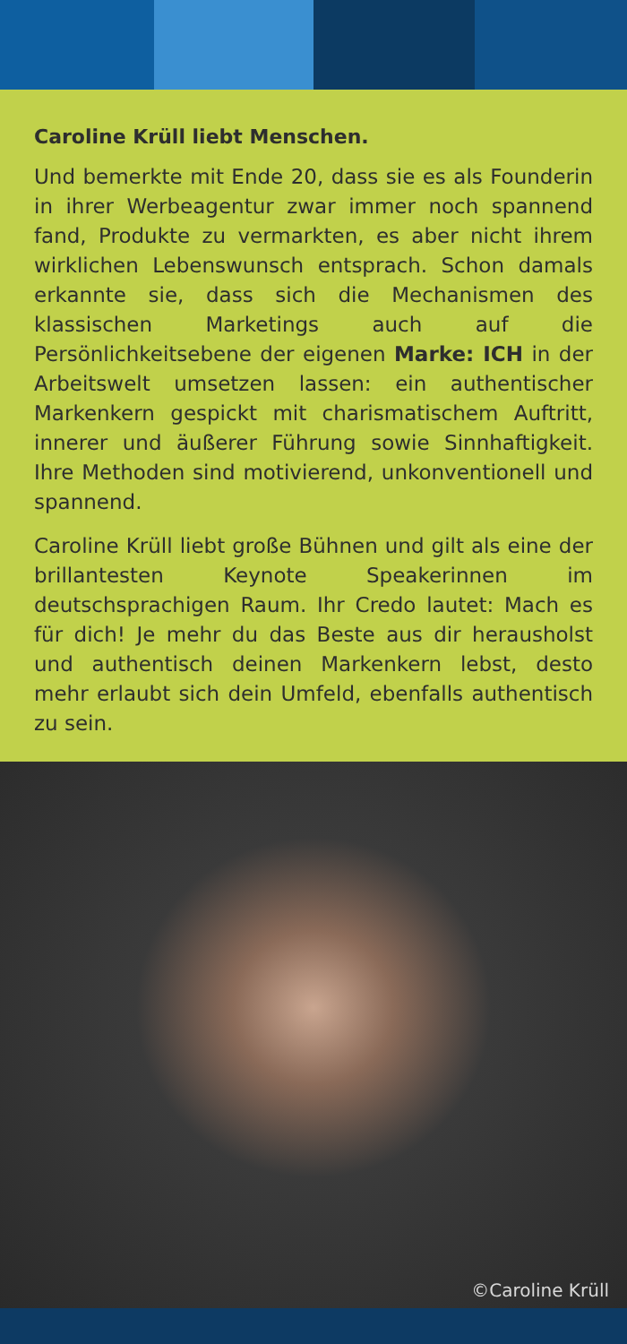Caroline Krüll liebt Menschen.
Und bemerkte mit Ende 20, dass sie es als Founderin in ihrer Werbeagentur zwar immer noch spannend fand, Produkte zu vermarkten, es aber nicht ihrem wirklichen Lebenswunsch entsprach. Schon damals erkannte sie, dass sich die Mechanismen des klassischen Marketings auch auf die Persönlichkeitsebene der eigenen Marke: ICH in der Arbeitswelt umsetzen lassen: ein authentischer Markenkern gespickt mit charismatischem Auftritt, innerer und äußerer Führung sowie Sinnhaftigkeit. Ihre Methoden sind motivierend, unkonventionell und spannend.
Caroline Krüll liebt große Bühnen und gilt als eine der brillantesten Keynote Speakerinnen im deutschsprachigen Raum. Ihr Credo lautet: Mach es für dich! Je mehr du das Beste aus dir herausholst und authentisch deinen Markenkern lebst, desto mehr erlaubt sich dein Umfeld, ebenfalls authentisch zu sein.
©Caroline Krüll